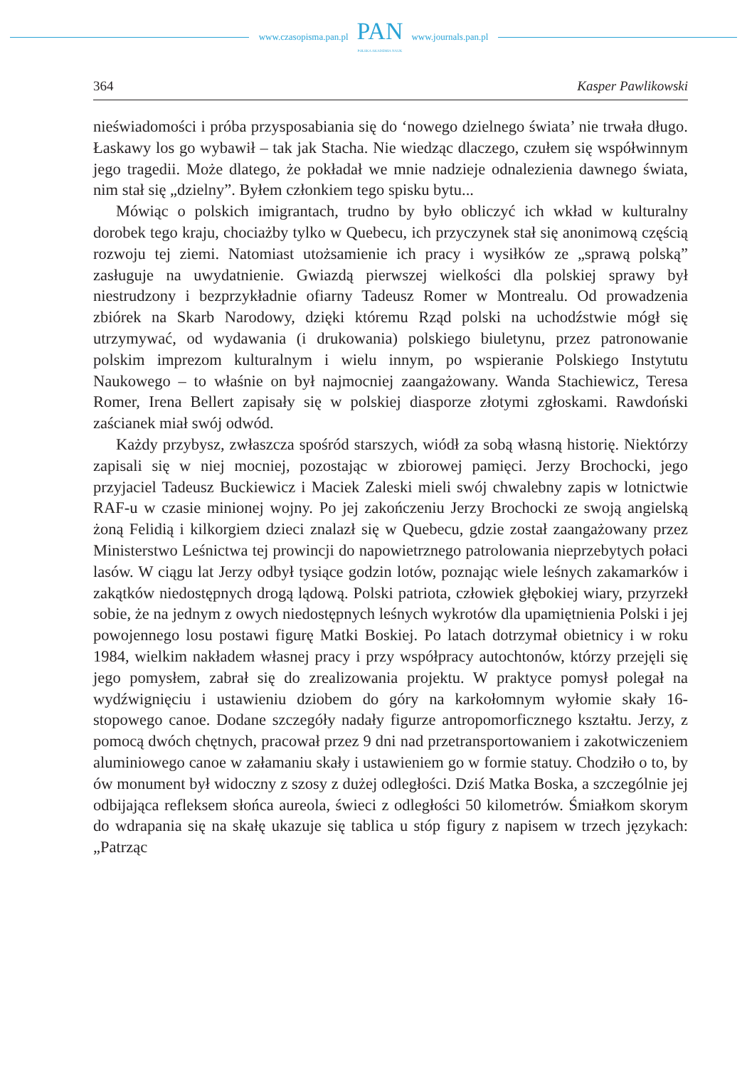www.czasopisma.pan.pl
PAN
POLSKA AKADEMIA NAUK
www.journals.pan.pl
364 Kasper Pawlikowski
nieświadomości i próba przysposabiania się do ‘nowego dzielnego świata’ nie trwała długo. Łaskawy los go wybawił – tak jak Stacha. Nie wiedząc dlaczego, czułem się współwinnym jego tragedii. Może dlatego, że pokładał we mnie nadzieje odnalezienia dawnego świata, nim stał się „dzielny”. Byłem członkiem tego spisku bytu...
Mówiąc o polskich imigrantach, trudno by było obliczyć ich wkład w kulturalny dorobek tego kraju, chociażby tylko w Quebecu, ich przyczynek stał się anonimową częścią rozwoju tej ziemi. Natomiast utożsamienie ich pracy i wysiłków ze „sprawą polską” zasługuje na uwydatnienie. Gwiazdą pierwszej wielkości dla polskiej sprawy był niestrudzony i bezprzykładnie ofiarny Tadeusz Romer w Montrealu. Od prowadzenia zbiórek na Skarb Narodowy, dzięki któremu Rząd polski na uchodźstwie mógł się utrzymywać, od wydawania (i drukowania) polskiego biuletynu, przez patronowanie polskim imprezom kulturalnym i wielu innym, po wspieranie Polskiego Instytutu Naukowego – to właśnie on był najmocniej zaangażowany. Wanda Stachiewicz, Teresa Romer, Irena Bellert zapisały się w polskiej diasporze złotymi zgłoskami. Rawdoński zaścianek miał swój odwód.
Każdy przybysz, zwłaszcza spośród starszych, wiódł za sobą własną historię. Niektórzy zapisali się w niej mocniej, pozostając w zbiorowej pamięci. Jerzy Brochocki, jego przyjaciel Tadeusz Buckiewicz i Maciek Zaleski mieli swój chwalebny zapis w lotnictwie RAF-u w czasie minionej wojny. Po jej zakończeniu Jerzy Brochocki ze swoją angielską żoną Felidią i kilkorgiem dzieci znalazł się w Quebecu, gdzie został zaangażowany przez Ministerstwo Leśnictwa tej prowincji do napowietrznego patrolowania nieprzebytych połaci lasów. W ciągu lat Jerzy odbył tysiące godzin lotów, poznając wiele leśnych zakamarków i zakątków niedostępnych drogą lądową. Polski patriota, człowiek głębokiej wiary, przyrzekł sobie, że na jednym z owych niedostępnych leśnych wykrotów dla upamiętnienia Polski i jej powojennego losu postawi figurę Matki Boskiej. Po latach dotrzymał obietnicy i w roku 1984, wielkim nakładem własnej pracy i przy współpracy autochtonów, którzy przejęli się jego pomysłem, zabrał się do zrealizowania projektu. W praktyce pomysł polegał na wydźwignięciu i ustawieniu dziobem do góry na karkołomnym wyłomie skały 16-stopowego canoe. Dodane szczegóły nadały figurze antropomorficznego kształtu. Jerzy, z pomocą dwóch chętnych, pracował przez 9 dni nad przetransportowaniem i zakotwiczeniem aluminiowego canoe w załamaniu skały i ustawieniem go w formie statuy. Chodziło o to, by ów monument był widoczny z szosy z dużej odległości. Dziś Matka Boska, a szczególnie jej odbijająca refleksem słońca aureola, świeci z odległości 50 kilometrów. Śmiałkom skorym do wdrapania się na skałę ukazuje się tablica u stóp figury z napisem w trzech językach: „Patrząc